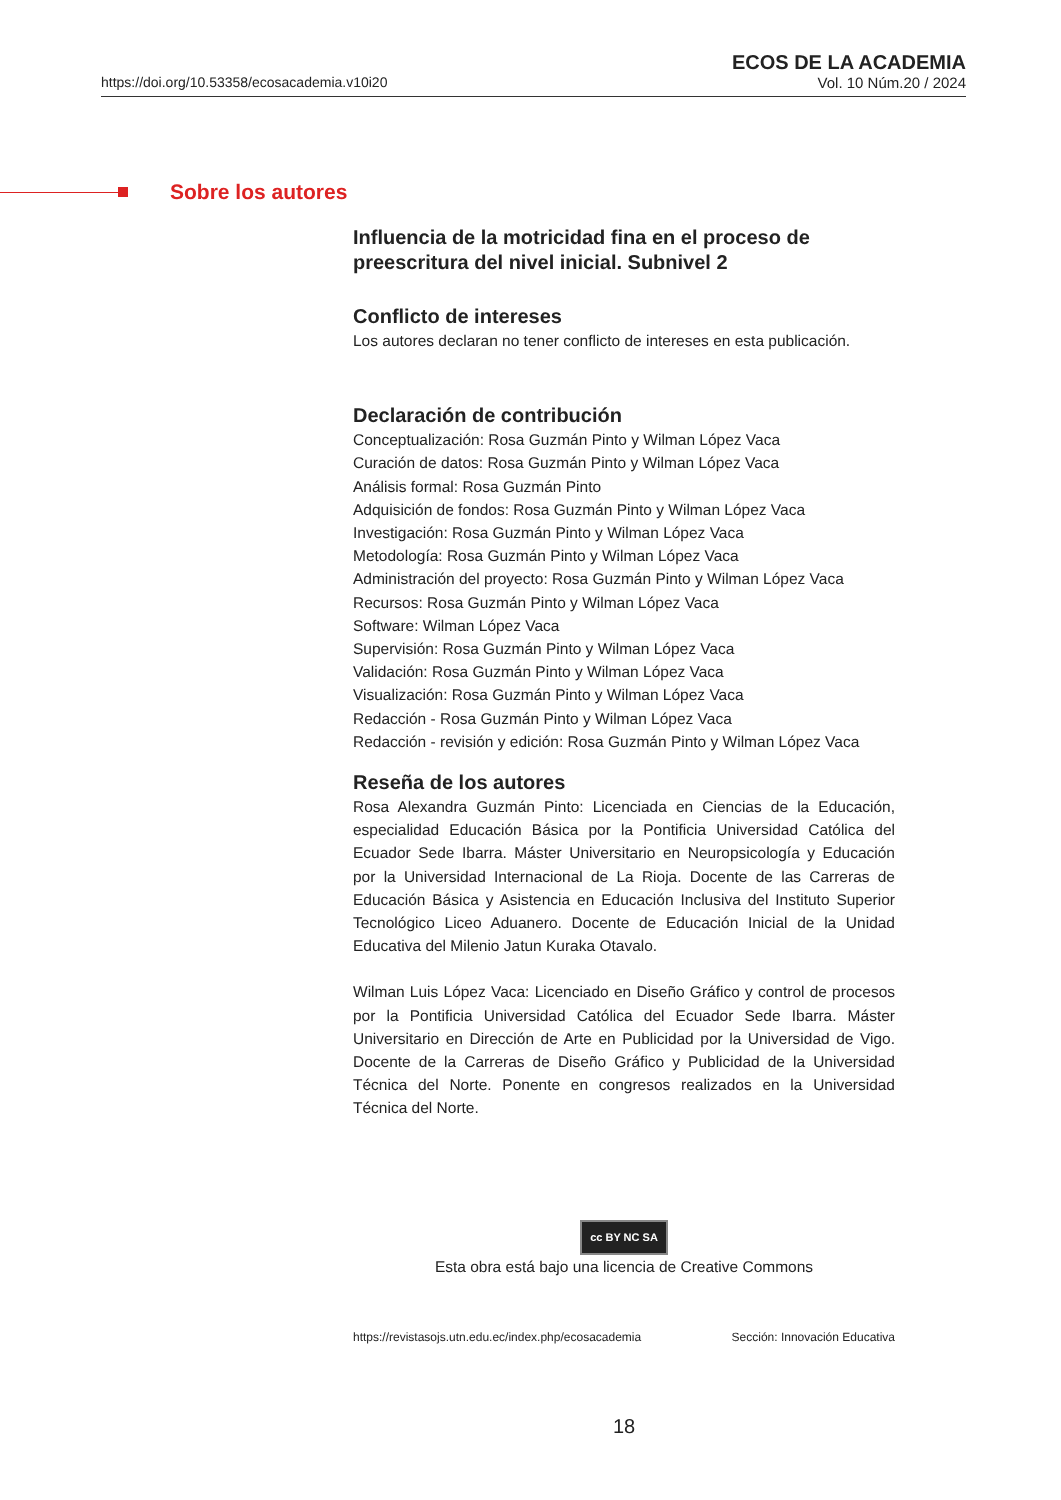https://doi.org/10.53358/ecosacademia.v10i20
ECOS DE LA ACADEMIA
Vol. 10 Núm.20 / 2024
Sobre los autores
Influencia de la motricidad fina en el proceso de preescritura del nivel inicial. Subnivel 2
Conflicto de intereses
Los autores declaran no tener conflicto de intereses en esta publicación.
Declaración de contribución
Conceptualización: Rosa Guzmán Pinto y Wilman López Vaca
Curación de datos: Rosa Guzmán Pinto y Wilman López Vaca
Análisis formal: Rosa Guzmán Pinto
Adquisición de fondos: Rosa Guzmán Pinto y Wilman López Vaca
Investigación: Rosa Guzmán Pinto y Wilman López Vaca
Metodología: Rosa Guzmán Pinto y Wilman López Vaca
Administración del proyecto: Rosa Guzmán Pinto y Wilman López Vaca
Recursos: Rosa Guzmán Pinto y Wilman López Vaca
Software: Wilman López Vaca
Supervisión: Rosa Guzmán Pinto y Wilman López Vaca
Validación: Rosa Guzmán Pinto y Wilman López Vaca
Visualización: Rosa Guzmán Pinto y Wilman López Vaca
Redacción - Rosa Guzmán Pinto y Wilman López Vaca
Redacción - revisión y edición: Rosa Guzmán Pinto y Wilman López Vaca
Reseña de los autores
Rosa Alexandra Guzmán Pinto: Licenciada en Ciencias de la Educación, especialidad Educación Básica por la Pontificia Universidad Católica del Ecuador Sede Ibarra. Máster Universitario en Neuropsicología y Educación por la Universidad Internacional de La Rioja. Docente de las Carreras de Educación Básica y Asistencia en Educación Inclusiva del Instituto Superior Tecnológico Liceo Aduanero. Docente de Educación Inicial de la Unidad Educativa del Milenio Jatun Kuraka Otavalo.
Wilman Luis López Vaca: Licenciado en Diseño Gráfico y control de procesos por la Pontificia Universidad Católica del Ecuador Sede Ibarra. Máster Universitario en Dirección de Arte en Publicidad por la Universidad de Vigo. Docente de la Carreras de Diseño Gráfico y Publicidad de la Universidad Técnica del Norte. Ponente en congresos realizados en la Universidad Técnica del Norte.
cc BY NC SA
Esta obra está bajo una licencia de Creative Commons
https://revistasojs.utn.edu.ec/index.php/ecosacademia Sección: Innovación Educativa
18